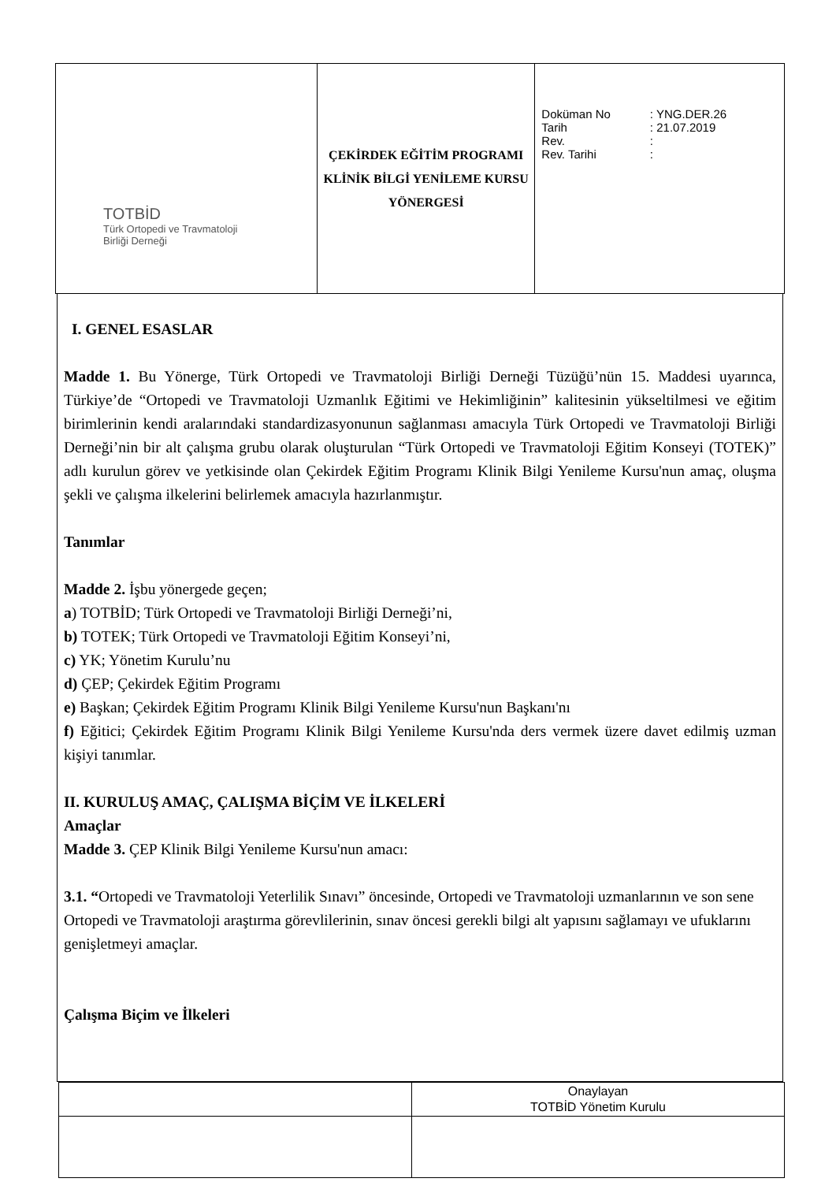| TOTBİD Türk Ortopedi ve Travmatoloji Birliği Derneği | ÇEKİRDEK EĞİTİM PROGRAMI KLİNİK BİLGİ YENİLEME KURSU YÖNERGESİ | / Doküman No / : YNG.DER.26 / / Tarih / : 21.07.2019 / / Rev. / : / / Rev. Tarihi / : / |
I. GENEL ESASLAR
Madde 1. Bu Yönerge, Türk Ortopedi ve Travmatoloji Birliği Derneği Tüzüğü’nün 15. Maddesi uyarınca, Türkiye’de “Ortopedi ve Travmatoloji Uzmanlık Eğitimi ve Hekimliğinin” kalitesinin yükseltilmesi ve eğitim birimlerinin kendi aralarındaki standardizasyonunun sağlanması amacıyla Türk Ortopedi ve Travmatoloji Birliği Derneği’nin bir alt çalışma grubu olarak oluşturulan “Türk Ortopedi ve Travmatoloji Eğitim Konseyi (TOTEK)” adlı kurulun görev ve yetkisinde olan Çekirdek Eğitim Programı Klinik Bilgi Yenileme Kursu'nun amaç, oluşma şekli ve çalışma ilkelerini belirlemek amacıyla hazırlanmıştır.
Tanımlar
Madde 2. İşbu yönergede geçen;
a) TOTBİD; Türk Ortopedi ve Travmatoloji Birliği Derneği’ni,
b) TOTEK; Türk Ortopedi ve Travmatoloji Eğitim Konseyi’ni,
c) YK; Yönetim Kurulu’nu
d) ÇEP; Çekirdek Eğitim Programı
e) Başkan; Çekirdek Eğitim Programı Klinik Bilgi Yenileme Kursu'nun Başkanı'nı
f) Eğitici; Çekirdek Eğitim Programı Klinik Bilgi Yenileme Kursu'nda ders vermek üzere davet edilmiş uzman kişiyi tanımlar.
II. KURULUŞ AMAÇ, ÇALIŞMA BİÇİM VE İLKELERİ
Amaçlar
Madde 3. ÇEP Klinik Bilgi Yenileme Kursu'nun amacı:
3.1. “Ortopedi ve Travmatoloji Yeterlilik Sınavı” öncesinde, Ortopedi ve Travmatoloji uzmanlarının ve son sene Ortopedi ve Travmatoloji araştırma görevlilerinin, sınav öncesi gerekli bilgi alt yapısını sağlamayı ve ufuklarını genişletmeyi amaçlar.
Çalışma Biçim ve İlkeleri
| | Onaylayan TOTBİD Yönetim Kurulu |